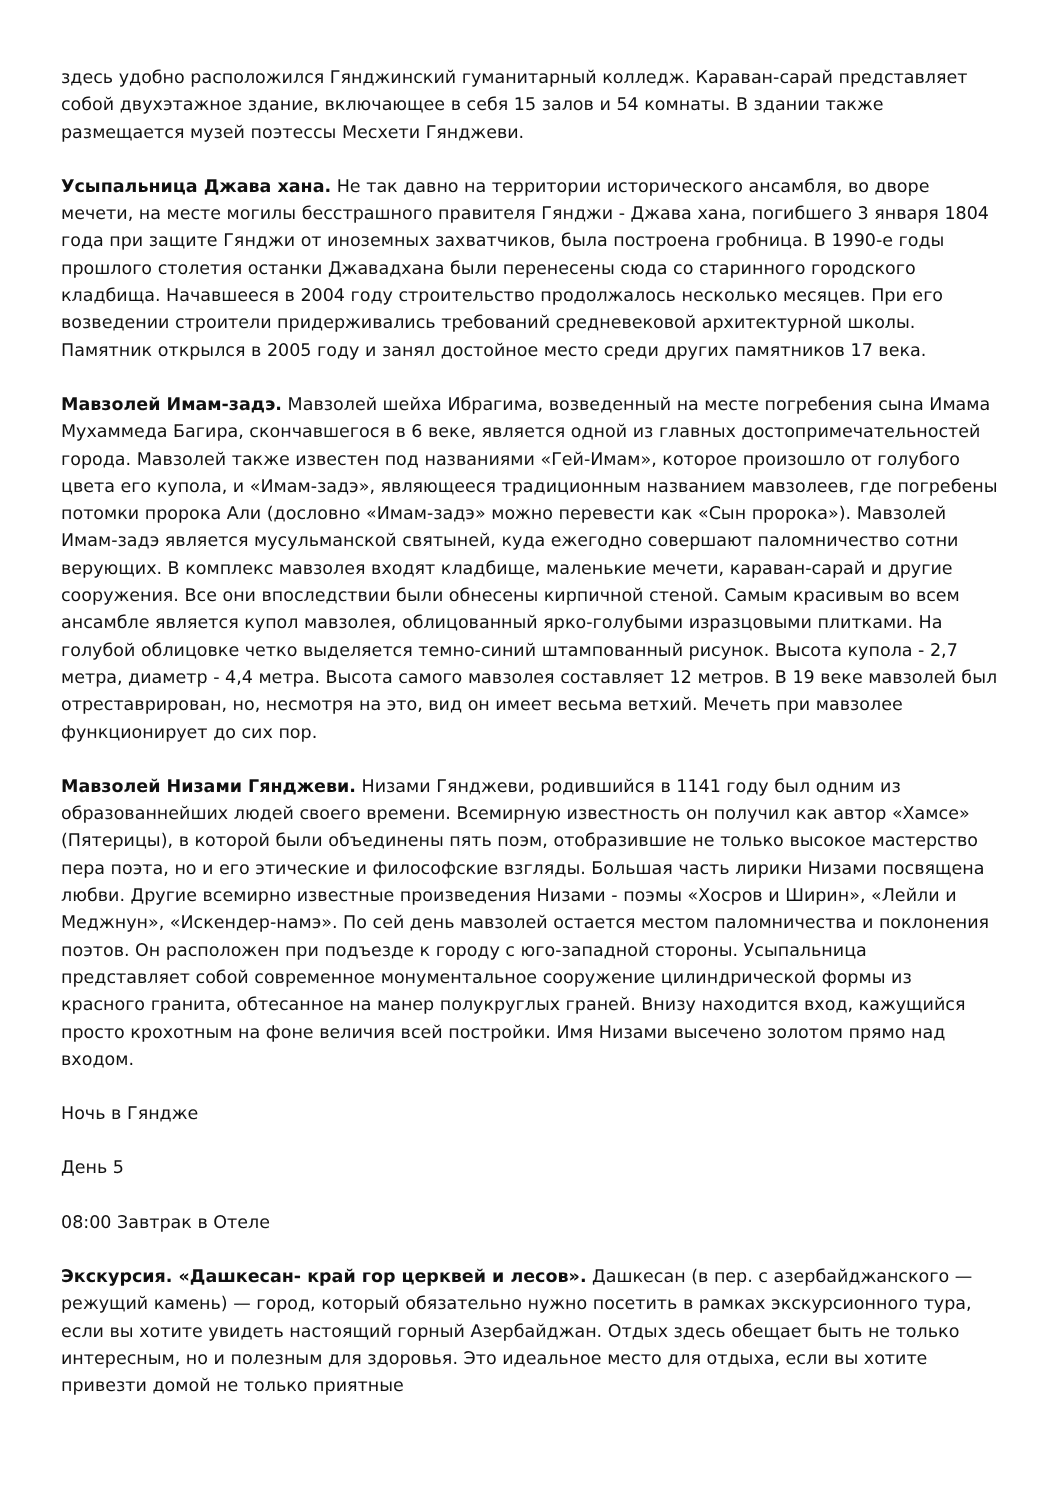здесь удобно расположился Гянджинский гуманитарный колледж. Караван-сарай представляет собой двухэтажное здание, включающее в себя 15 залов и 54 комнаты. В здании также размещается музей поэтессы Месхети Гянджеви.
Усыпальница Джава хана. Не так давно на территории исторического ансамбля, во дворе мечети, на месте могилы бесстрашного правителя Гянджи - Джава хана, погибшего 3 января 1804 года при защите Гянджи от иноземных захватчиков, была построена гробница. В 1990-е годы прошлого столетия останки Джавадхана были перенесены сюда со старинного городского кладбища. Начавшееся в 2004 году строительство продолжалось несколько месяцев. При его возведении строители придерживались требований средневековой архитектурной школы. Памятник открылся в 2005 году и занял достойное место среди других памятников 17 века.
Мавзолей Имам-задэ. Мавзолей шейха Ибрагима, возведенный на месте погребения сына Имама Мухаммеда Багира, скончавшегося в 6 веке, является одной из главных достопримечательностей города. Мавзолей также известен под названиями «Гей-Имам», которое произошло от голубого цвета его купола, и «Имам-задэ», являющееся традиционным названием мавзолеев, где погребены потомки пророка Али (дословно «Имам-задэ» можно перевести как «Сын пророка»). Мавзолей Имам-задэ является мусульманской святыней, куда ежегодно совершают паломничество сотни верующих. В комплекс мавзолея входят кладбище, маленькие мечети, караван-сарай и другие сооружения. Все они впоследствии были обнесены кирпичной стеной. Самым красивым во всем ансамбле является купол мавзолея, облицованный ярко-голубыми изразцовыми плитками. На голубой облицовке четко выделяется темно-синий штампованный рисунок. Высота купола - 2,7 метра, диаметр - 4,4 метра. Высота самого мавзолея составляет 12 метров. В 19 веке мавзолей был отреставрирован, но, несмотря на это, вид он имеет весьма ветхий. Мечеть при мавзолее функционирует до сих пор.
Мавзолей Низами Гянджеви. Низами Гянджеви, родившийся в 1141 году был одним из образованнейших людей своего времени. Всемирную известность он получил как автор «Хамсе» (Пятерицы), в которой были объединены пять поэм, отобразившие не только высокое мастерство пера поэта, но и его этические и философские взгляды. Большая часть лирики Низами посвящена любви. Другие всемирно известные произведения Низами - поэмы «Хосров и Ширин», «Лейли и Меджнун», «Искендер-намэ». По сей день мавзолей остается местом паломничества и поклонения поэтов. Он расположен при подъезде к городу с юго-западной стороны. Усыпальница представляет собой современное монументальное сооружение цилиндрической формы из красного гранита, обтесанное на манер полукруглых граней. Внизу находится вход, кажущийся просто крохотным на фоне величия всей постройки. Имя Низами высечено золотом прямо над входом.
Ночь в Гяндже
День 5
08:00 Завтрак в Отеле
Экскурсия. «Дашкесан- край гор церквей и лесов». Дашкесан (в пер. с азербайджанского — режущий камень) — город, который обязательно нужно посетить в рамках экскурсионного тура, если вы хотите увидеть настоящий горный Азербайджан. Отдых здесь обещает быть не только интересным, но и полезным для здоровья. Это идеальное место для отдыха, если вы хотите привезти домой не только приятные